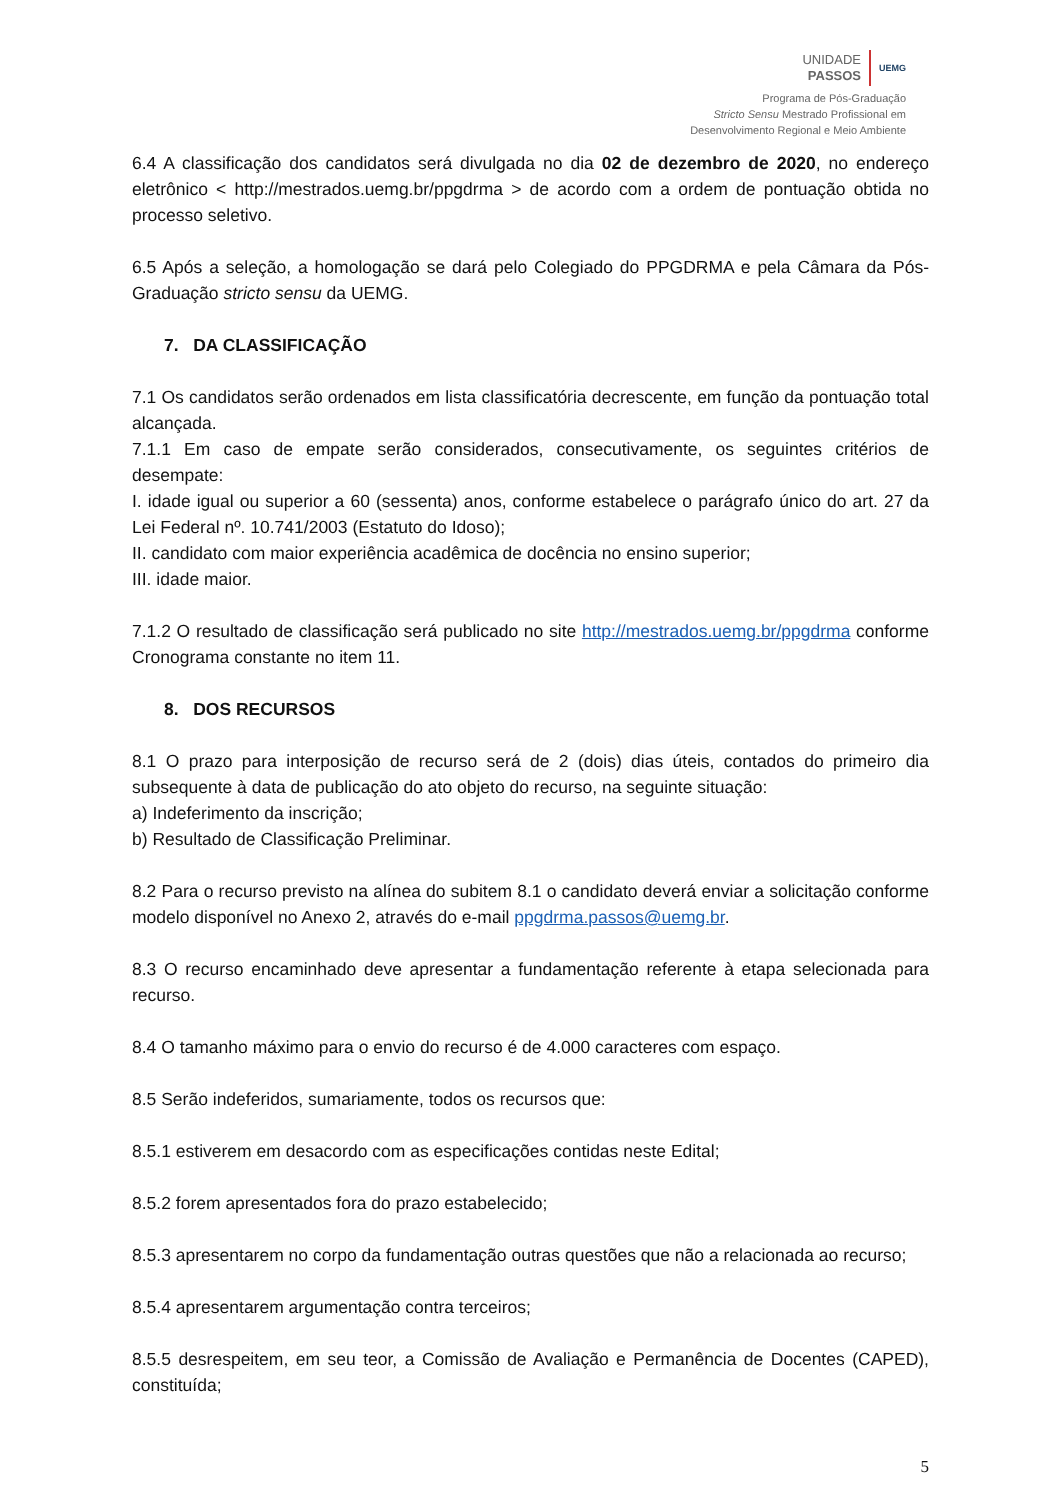UNIDADE
PASSOS
UEMG
Programa de Pós-Graduação
Stricto Sensu Mestrado Profissional em
Desenvolvimento Regional e Meio Ambiente
6.4 A classificação dos candidatos será divulgada no dia 02 de dezembro de 2020, no endereço eletrônico < http://mestrados.uemg.br/ppgdrma > de acordo com a ordem de pontuação obtida no processo seletivo.
6.5 Após a seleção, a homologação se dará pelo Colegiado do PPGDRMA e pela Câmara da Pós-Graduação stricto sensu da UEMG.
7. DA CLASSIFICAÇÃO
7.1 Os candidatos serão ordenados em lista classificatória decrescente, em função da pontuação total alcançada.
7.1.1 Em caso de empate serão considerados, consecutivamente, os seguintes critérios de desempate:
I. idade igual ou superior a 60 (sessenta) anos, conforme estabelece o parágrafo único do art. 27 da Lei Federal nº. 10.741/2003 (Estatuto do Idoso);
II. candidato com maior experiência acadêmica de docência no ensino superior;
III. idade maior.
7.1.2 O resultado de classificação será publicado no site http://mestrados.uemg.br/ppgdrma conforme Cronograma constante no item 11.
8. DOS RECURSOS
8.1 O prazo para interposição de recurso será de 2 (dois) dias úteis, contados do primeiro dia subsequente à data de publicação do ato objeto do recurso, na seguinte situação:
a) Indeferimento da inscrição;
b) Resultado de Classificação Preliminar.
8.2 Para o recurso previsto na alínea do subitem 8.1 o candidato deverá enviar a solicitação conforme modelo disponível no Anexo 2, através do e-mail ppgdrma.passos@uemg.br.
8.3 O recurso encaminhado deve apresentar a fundamentação referente à etapa selecionada para recurso.
8.4 O tamanho máximo para o envio do recurso é de 4.000 caracteres com espaço.
8.5 Serão indeferidos, sumariamente, todos os recursos que:
8.5.1 estiverem em desacordo com as especificações contidas neste Edital;
8.5.2 forem apresentados fora do prazo estabelecido;
8.5.3 apresentarem no corpo da fundamentação outras questões que não a relacionada ao recurso;
8.5.4 apresentarem argumentação contra terceiros;
8.5.5 desrespeitem, em seu teor, a Comissão de Avaliação e Permanência de Docentes (CAPED), constituída;
5